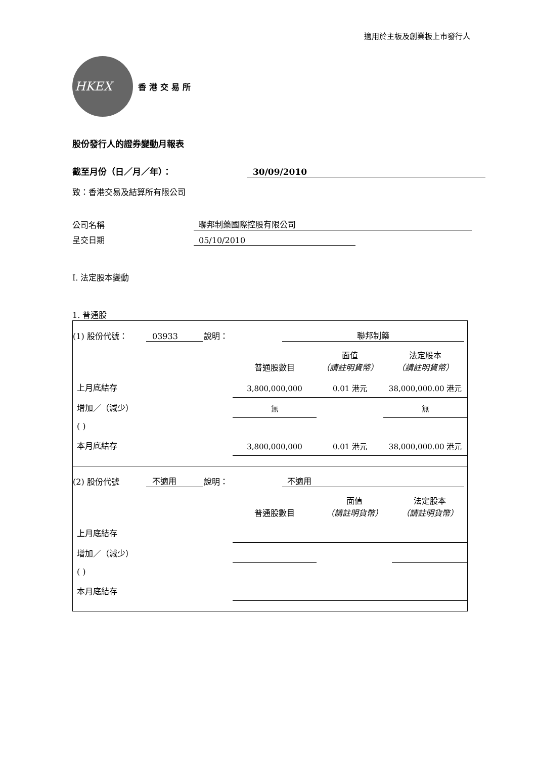適用於主板及創業板上市發行人
HKEX
香港交易所
股份發行人的證券變動月報表
截至月份（日／月／年）： 30/09/2010
致：香港交易及結算所有限公司
公司名稱 聯邦制藥國際控股有限公司
呈交日期 05/10/2010
I. 法定股本變動
1. 普通股
(1) 股份代號： 03933 說明： 聯邦制藥
| | 普通股數目 | 面值 （請註明貨幣） | 法定股本 （請註明貨幣） |
| 上月底結存 | 3,800,000,000 | 0.01 港元 | 38,000,000.00 港元 |
| 增加／（減少） | 無 | | 無 |
| ( ) | | | |
| 本月底結存 | 3,800,000,000 | 0.01 港元 | 38,000,000.00 港元 |
(2) 股份代號 不適用 說明： 不適用
| | 普通股數目 | 面值 （請註明貨幣） | 法定股本 （請註明貨幣） |
| 上月底結存 | | | |
| 增加／（減少） | | | |
| ( ) | | | |
| 本月底結存 | | | |